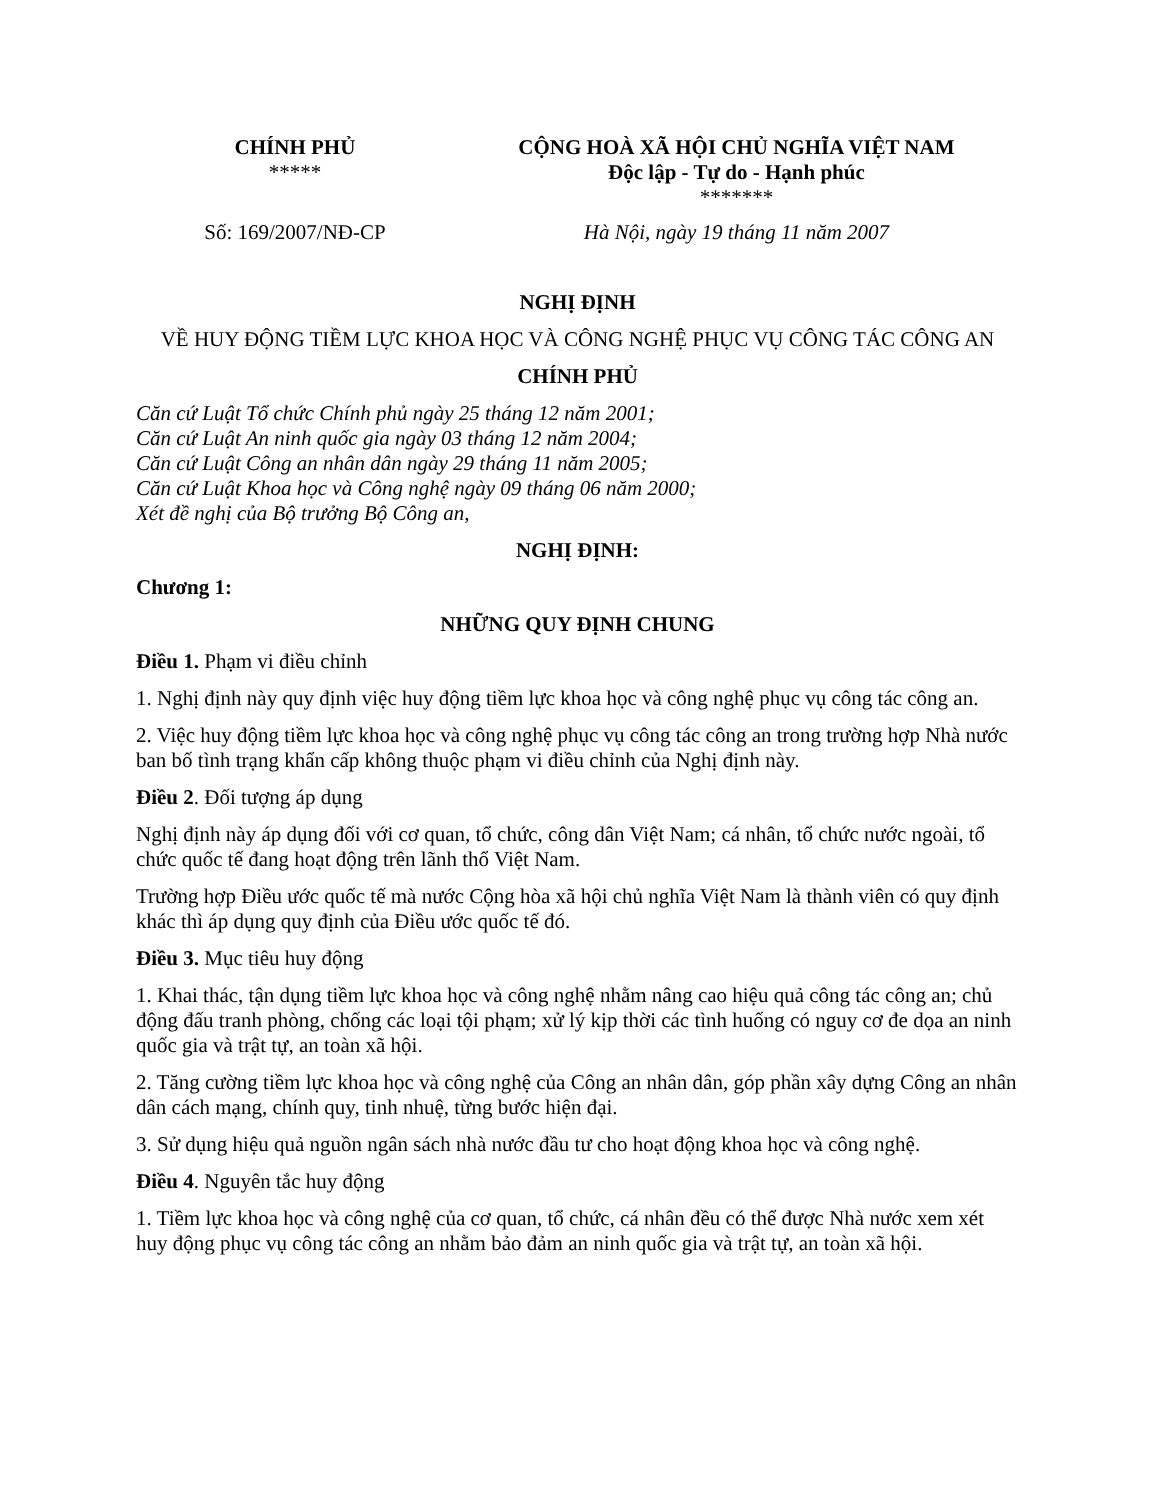| CHÍNH PHỦ ***** | CỘNG HOÀ XÃ HỘI CHỦ NGHĨA VIỆT NAM Độc lập - Tự do - Hạnh phúc ******* |
| Số: 169/2007/NĐ-CP | Hà Nội, ngày 19 tháng 11 năm 2007 |
NGHỊ ĐỊNH
VỀ HUY ĐỘNG TIỀM LỰC KHOA HỌC VÀ CÔNG NGHỆ PHỤC VỤ CÔNG TÁC CÔNG AN
CHÍNH PHỦ
Căn cứ Luật Tổ chức Chính phủ ngày 25 tháng 12 năm 2001;
Căn cứ Luật An ninh quốc gia ngày 03 tháng 12 năm 2004;
Căn cứ Luật Công an nhân dân ngày 29 tháng 11 năm 2005;
Căn cứ Luật Khoa học và Công nghệ ngày 09 tháng 06 năm 2000;
Xét đề nghị của Bộ trưởng Bộ Công an,
NGHỊ ĐỊNH:
Chương 1:
NHỮNG QUY ĐỊNH CHUNG
Điều 1. Phạm vi điều chỉnh
1. Nghị định này quy định việc huy động tiềm lực khoa học và công nghệ phục vụ công tác công an.
2. Việc huy động tiềm lực khoa học và công nghệ phục vụ công tác công an trong trường hợp Nhà nước ban bố tình trạng khẩn cấp không thuộc phạm vi điều chỉnh của Nghị định này.
Điều 2. Đối tượng áp dụng
Nghị định này áp dụng đối với cơ quan, tổ chức, công dân Việt Nam; cá nhân, tổ chức nước ngoài, tổ chức quốc tế đang hoạt động trên lãnh thổ Việt Nam.
Trường hợp Điều ước quốc tế mà nước Cộng hòa xã hội chủ nghĩa Việt Nam là thành viên có quy định khác thì áp dụng quy định của Điều ước quốc tế đó.
Điều 3. Mục tiêu huy động
1. Khai thác, tận dụng tiềm lực khoa học và công nghệ nhằm nâng cao hiệu quả công tác công an; chủ động đấu tranh phòng, chống các loại tội phạm; xử lý kịp thời các tình huống có nguy cơ đe dọa an ninh quốc gia và trật tự, an toàn xã hội.
2. Tăng cường tiềm lực khoa học và công nghệ của Công an nhân dân, góp phần xây dựng Công an nhân dân cách mạng, chính quy, tinh nhuệ, từng bước hiện đại.
3. Sử dụng hiệu quả nguồn ngân sách nhà nước đầu tư cho hoạt động khoa học và công nghệ.
Điều 4. Nguyên tắc huy động
1. Tiềm lực khoa học và công nghệ của cơ quan, tổ chức, cá nhân đều có thể được Nhà nước xem xét huy động phục vụ công tác công an nhằm bảo đảm an ninh quốc gia và trật tự, an toàn xã hội.